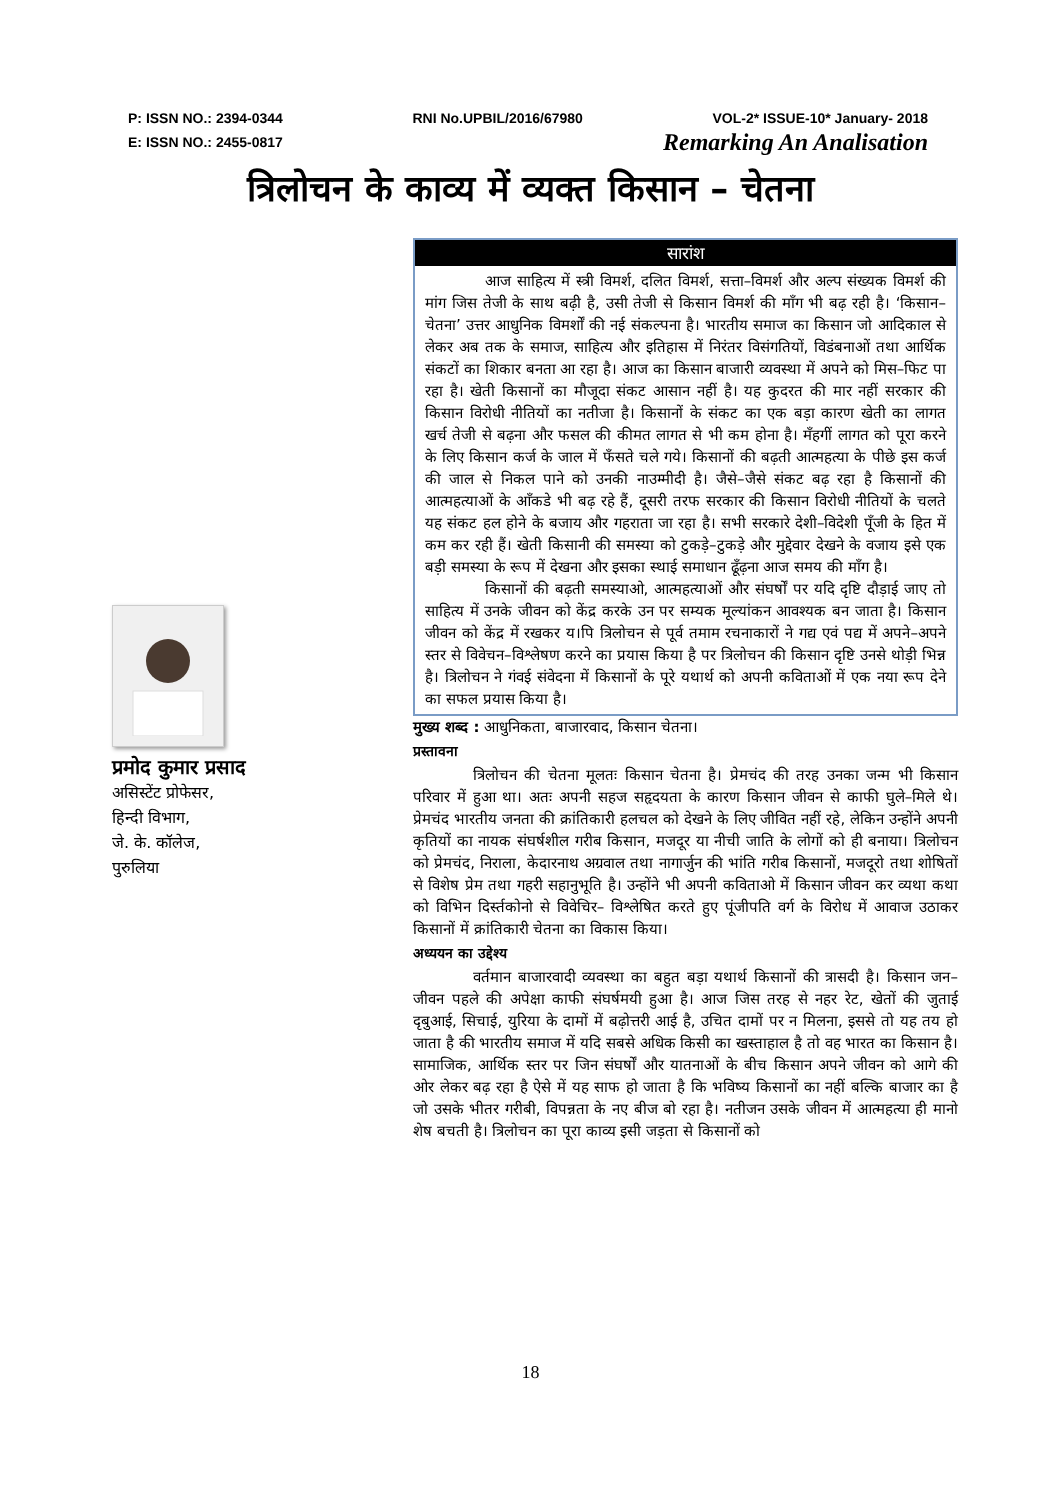P: ISSN NO.: 2394-0344 RNI No.UPBIL/2016/67980 VOL-2* ISSUE-10* January- 2018
E: ISSN NO.: 2455-0817 Remarking An Analisation
त्रिलोचन के काव्य में व्यक्त किसान – चेतना
प्रमोद कुमार प्रसाद
असिस्टेंट प्रोफेसर,
हिन्दी विभाग,
जे. के. कॉलेज,
पुरुलिया
सारांश
आज साहित्य में स्त्री विमर्श, दलित विमर्श, सत्ता–विमर्श और अल्प संख्यक विमर्श की मांग जिस तेजी के साथ बढ़ी है, उसी तेजी से किसान विमर्श की माँग भी बढ़ रही है। ‘किसान–चेतना’ उत्तर आधुनिक विमर्शों की नई संकल्पना है। भारतीय समाज का किसान जो आदिकाल से लेकर अब तक के समाज, साहित्य और इतिहास में निरंतर विसंगतियों, विडंबनाओं तथा आर्थिक संकटों का शिकार बनता आ रहा है। आज का किसान बाजारी व्यवस्था में अपने को मिस–फिट पा रहा है। खेती किसानों का मौजूदा संकट आसान नहीं है। यह कुदरत की मार नहीं सरकार की किसान विरोधी नीतियों का नतीजा है। किसानों के संकट का एक बड़ा कारण खेती का लागत खर्च तेजी से बढ़ना और फसल की कीमत लागत से भी कम होना है। मँहगीं लागत को पूरा करने के लिए किसान कर्ज के जाल में फँसते चले गये। किसानों की बढ़ती आत्महत्या के पीछे इस कर्ज की जाल से निकल पाने को उनकी नाउम्मीदी है। जैसे–जैसे संकट बढ़ रहा है किसानों की आत्महत्याओं के आँकडे भी बढ़ रहे हैं, दूसरी तरफ सरकार की किसान विरोधी नीतियों के चलते यह संकट हल होने के बजाय और गहराता जा रहा है। सभी सरकारे देशी–विदेशी पूँजी के हित में कम कर रही हैं। खेती किसानी की समस्या को टुकड़े–टुकड़े और मुद्देवार देखने के वजाय इसे एक बड़ी समस्या के रूप में देखना और इसका स्थाई समाधान ढूँढ़ना आज समय की माँग है।
किसानों की बढ़ती समस्याओ, आत्महत्याओं और संघर्षों पर यदि दृष्टि दौड़ाई जाए तो साहित्य में उनके जीवन को केंद्र करके उन पर सम्यक मूल्यांकन आवश्यक बन जाता है। किसान जीवन को केंद्र में रखकर य।पि त्रिलोचन से पूर्व तमाम रचनाकारों ने गद्य एवं पद्य में अपने–अपने स्तर से विवेचन–विश्लेषण करने का प्रयास किया है पर त्रिलोचन की किसान दृष्टि उनसे थोड़ी भिन्न है। त्रिलोचन ने गंवई संवेदना में किसानों के पूरे यथार्थ को अपनी कविताओं में एक नया रूप देने का सफल प्रयास किया है।
मुख्य शब्द : आधुनिकता, बाजारवाद, किसान चेतना।
प्रस्तावना
त्रिलोचन की चेतना मूलतः किसान चेतना है। प्रेमचंद की तरह उनका जन्म भी किसान परिवार में हुआ था। अतः अपनी सहज सहृदयता के कारण किसान जीवन से काफी घुले–मिले थे। प्रेमचंद भारतीय जनता की क्रांतिकारी हलचल को देखने के लिए जीवित नहीं रहे, लेकिन उन्होंने अपनी कृतियों का नायक संघर्षशील गरीब किसान, मजदूर या नीची जाति के लोगों को ही बनाया। त्रिलोचन को प्रेमचंद, निराला, केदारनाथ अग्रवाल तथा नागार्जुन की भांति गरीब किसानों, मजदूरो तथा शोषितों से विशेष प्रेम तथा गहरी सहानुभूति है। उन्होंने भी अपनी कविताओ में किसान जीवन कर व्यथा कथा को विभिन दिर्स्तकोनो से विवेचिर– विश्लेषित करते हुए पूंजीपति वर्ग के विरोध में आवाज उठाकर किसानों में क्रांतिकारी चेतना का विकास किया।
अध्ययन का उद्देश्य
वर्तमान बाजारवादी व्यवस्था का बहुत बड़ा यथार्थ किसानों की त्रासदी है। किसान जन–जीवन पहले की अपेक्षा काफी संघर्षमयी हुआ है। आज जिस तरह से नहर रेट, खेतों की जुताई दृबुआई, सिचाई, युरिया के दामों में बढ़ोत्तरी आई है, उचित दामों पर न मिलना, इससे तो यह तय हो जाता है की भारतीय समाज में यदि सबसे अधिक किसी का खस्ताहाल है तो वह भारत का किसान है। सामाजिक, आर्थिक स्तर पर जिन संघर्षों और यातनाओं के बीच किसान अपने जीवन को आगे की ओर लेकर बढ़ रहा है ऐसे में यह साफ हो जाता है कि भविष्य किसानों का नहीं बल्कि बाजार का है जो उसके भीतर गरीबी, विपन्नता के नए बीज बो रहा है। नतीजन उसके जीवन में आत्महत्या ही मानो शेष बचती है। त्रिलोचन का पूरा काव्य इसी जड़ता से किसानों को
18